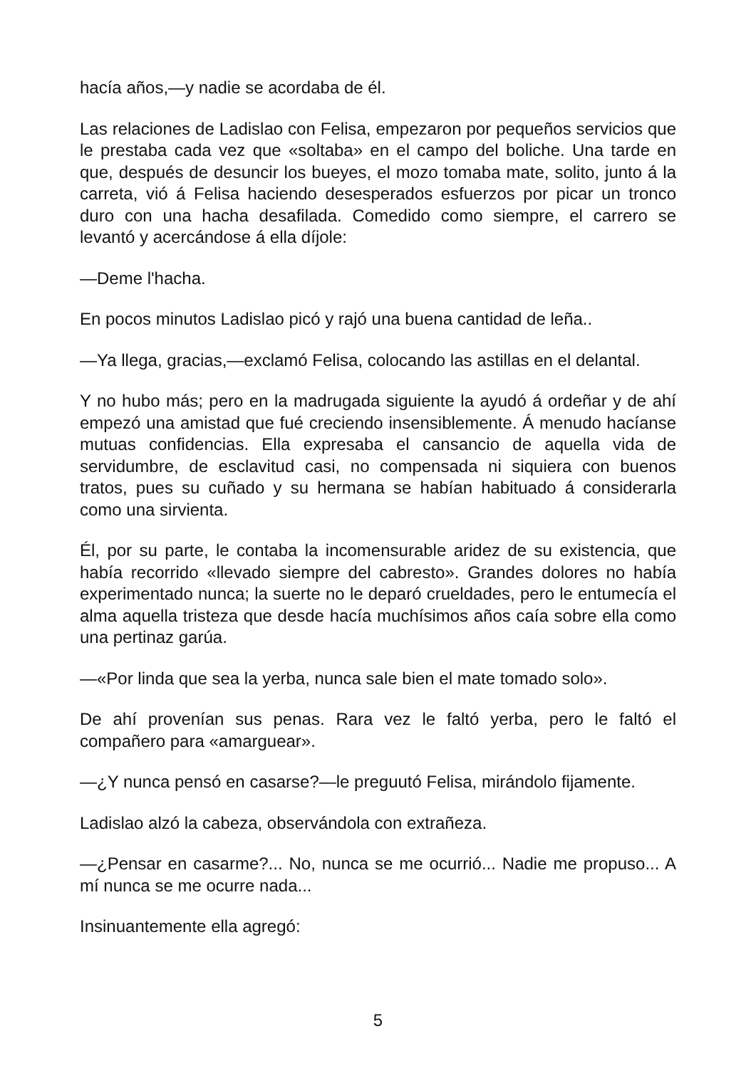hacía años,—y nadie se acordaba de él.
Las relaciones de Ladislao con Felisa, empezaron por pequeños servicios que le prestaba cada vez que «soltaba» en el campo del boliche. Una tarde en que, después de desuncir los bueyes, el mozo tomaba mate, solito, junto á la carreta, vió á Felisa haciendo desesperados esfuerzos por picar un tronco duro con una hacha desafilada. Comedido como siempre, el carrero se levantó y acercándose á ella díjole:
—Deme l'hacha.
En pocos minutos Ladislao picó y rajó una buena cantidad de leña..
—Ya llega, gracias,—exclamó Felisa, colocando las astillas en el delantal.
Y no hubo más; pero en la madrugada siguiente la ayudó á ordeñar y de ahí empezó una amistad que fué creciendo insensiblemente. Á menudo hacíanse mutuas confidencias. Ella expresaba el cansancio de aquella vida de servidumbre, de esclavitud casi, no compensada ni siquiera con buenos tratos, pues su cuñado y su hermana se habían habituado á considerarla como una sirvienta.
Él, por su parte, le contaba la incomensurable aridez de su existencia, que había recorrido «llevado siempre del cabresto». Grandes dolores no había experimentado nunca; la suerte no le deparó crueldades, pero le entumecía el alma aquella tristeza que desde hacía muchísimos años caía sobre ella como una pertinaz garúa.
—«Por linda que sea la yerba, nunca sale bien el mate tomado solo».
De ahí provenían sus penas. Rara vez le faltó yerba, pero le faltó el compañero para «amarguear».
—¿Y nunca pensó en casarse?—le preguutó Felisa, mirándolo fijamente.
Ladislao alzó la cabeza, observándola con extrañeza.
—¿Pensar en casarme?... No, nunca se me ocurrió... Nadie me propuso... A mí nunca se me ocurre nada...
Insinuantemente ella agregó:
5